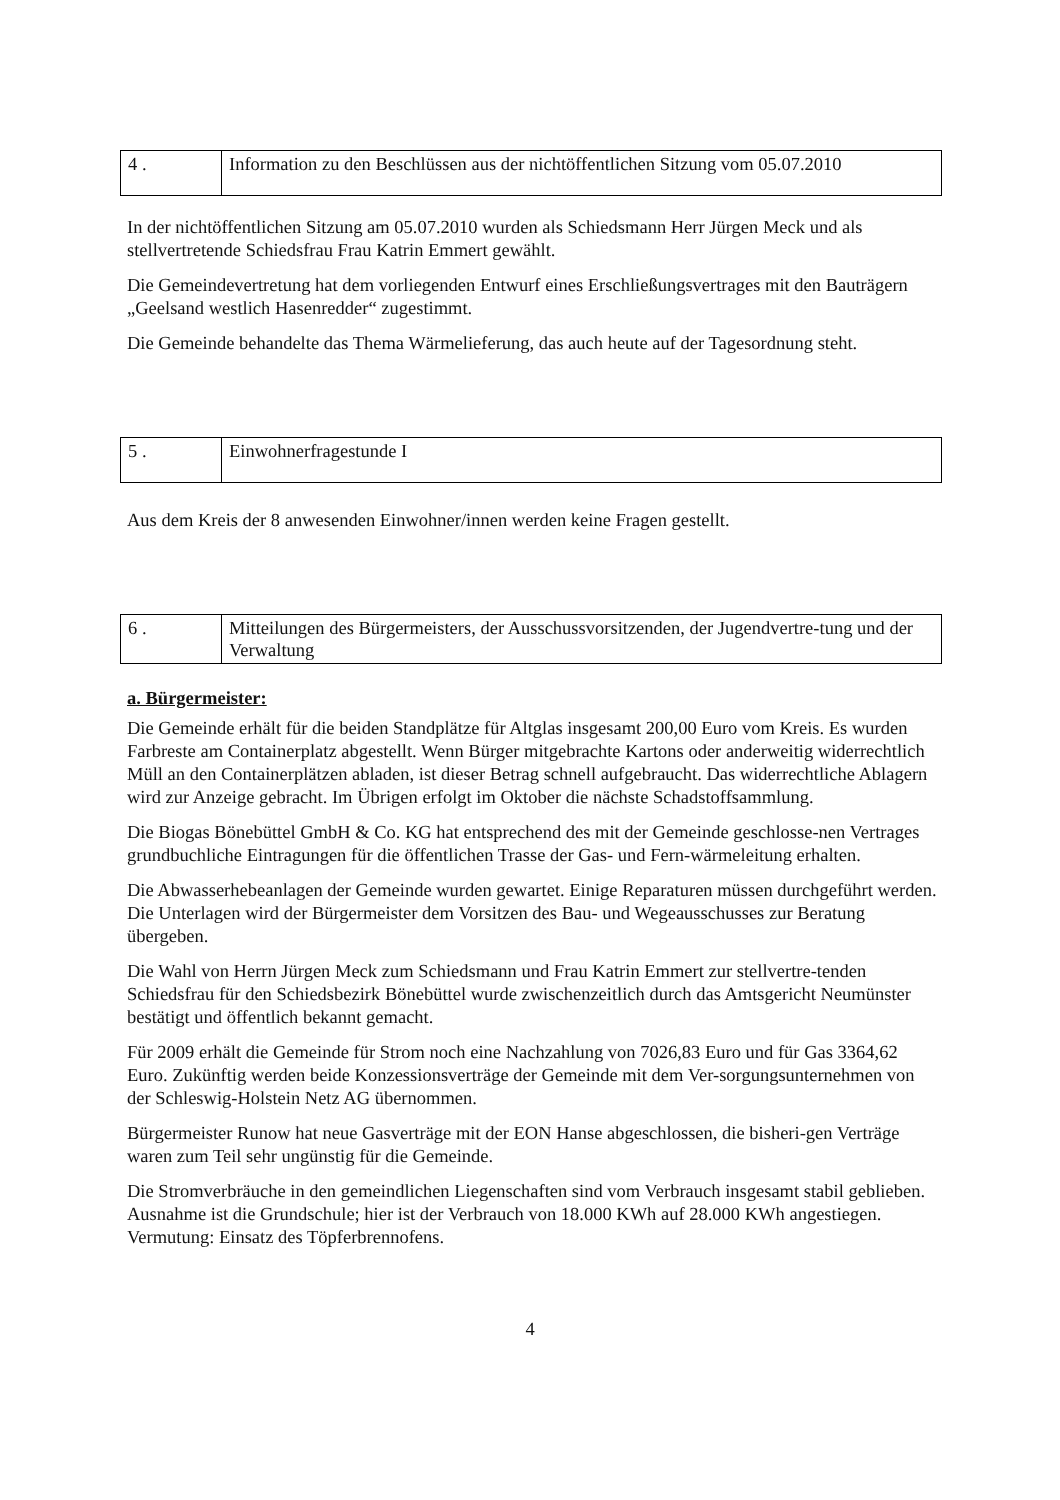| 4 . | Information zu den Beschlüssen aus der nichtöffentlichen Sitzung vom 05.07.2010 |
In der nichtöffentlichen Sitzung am 05.07.2010 wurden als Schiedsmann Herr Jürgen Meck und als stellvertretende Schiedsfrau Frau Katrin Emmert gewählt.
Die Gemeindevertretung hat dem vorliegenden Entwurf eines Erschließungsvertrages mit den Bauträgern „Geelsand westlich Hasenredder“ zugestimmt.
Die Gemeinde behandelte das Thema Wärmelieferung, das auch heute auf der Tagesordnung steht.
| 5 . | Einwohnerfragestunde I |
Aus dem Kreis der 8 anwesenden Einwohner/innen werden keine Fragen gestellt.
| 6 . | Mitteilungen des Bürgermeisters, der Ausschussvorsitzenden, der Jugendvertre-tung und der Verwaltung |
a. Bürgermeister:
Die Gemeinde erhält für die beiden Standplätze für Altglas insgesamt 200,00 Euro vom Kreis. Es wurden Farbreste am Containerplatz abgestellt. Wenn Bürger mitgebrachte Kartons oder anderweitig widerrechtlich Müll an den Containerplätzen abladen, ist dieser Betrag schnell aufgebraucht. Das widerrechtliche Ablagern wird zur Anzeige gebracht. Im Übrigen erfolgt im Oktober die nächste Schadstoffsammlung.
Die Biogas Bönebüttel GmbH & Co. KG hat entsprechend des mit der Gemeinde geschlosse-nen Vertrages grundbuchliche Eintragungen für die öffentlichen Trasse der Gas- und Fern-wärmeleitung erhalten.
Die Abwasserhebeanlagen der Gemeinde wurden gewartet. Einige Reparaturen müssen durchgeführt werden. Die Unterlagen wird der Bürgermeister dem Vorsitzen des Bau- und Wegeausschusses zur Beratung übergeben.
Die Wahl von Herrn Jürgen Meck zum Schiedsmann und Frau Katrin Emmert zur stellvertre-tenden Schiedsfrau für den Schiedsbezirk Bönebüttel wurde zwischenzeitlich durch das Amtsgericht Neumünster bestätigt und öffentlich bekannt gemacht.
Für 2009 erhält die Gemeinde für Strom noch eine Nachzahlung von 7026,83 Euro und für Gas 3364,62 Euro. Zukünftig werden beide Konzessionsverträge der Gemeinde mit dem Ver-sorgungsunternehmen von der Schleswig-Holstein Netz AG übernommen.
Bürgermeister Runow hat neue Gasverträge mit der EON Hanse abgeschlossen, die bisheri-gen Verträge waren zum Teil sehr ungünstig für die Gemeinde.
Die Stromverbräuche in den gemeindlichen Liegenschaften sind vom Verbrauch insgesamt stabil geblieben. Ausnahme ist die Grundschule; hier ist der Verbrauch von 18.000 KWh auf 28.000 KWh angestiegen. Vermutung: Einsatz des Töpferbrennofens.
4